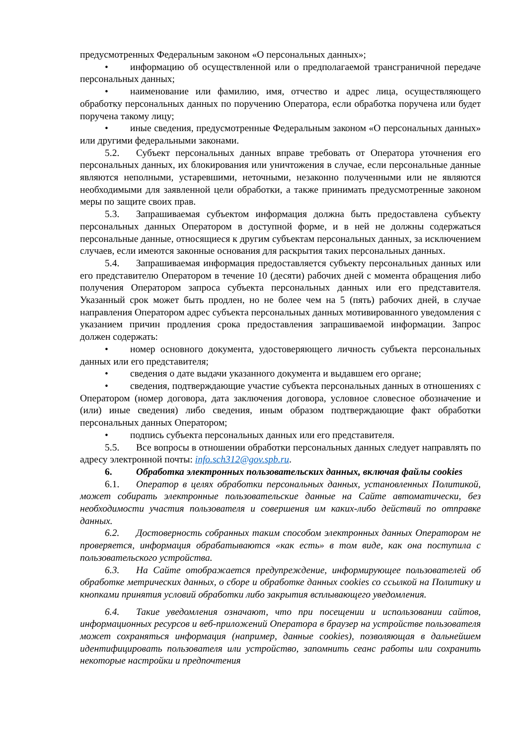предусмотренных Федеральным законом «О персональных данных»;
• информацию об осуществленной или о предполагаемой трансграничной передаче персональных данных;
• наименование или фамилию, имя, отчество и адрес лица, осуществляющего обработку персональных данных по поручению Оператора, если обработка поручена или будет поручена такому лицу;
• иные сведения, предусмотренные Федеральным законом «О персональных данных» или другими федеральными законами.
5.2. Субъект персональных данных вправе требовать от Оператора уточнения его персональных данных, их блокирования или уничтожения в случае, если персональные данные являются неполными, устаревшими, неточными, незаконно полученными или не являются необходимыми для заявленной цели обработки, а также принимать предусмотренные законом меры по защите своих прав.
5.3. Запрашиваемая субъектом информация должна быть предоставлена субъекту персональных данных Оператором в доступной форме, и в ней не должны содержаться персональные данные, относящиеся к другим субъектам персональных данных, за исключением случаев, если имеются законные основания для раскрытия таких персональных данных.
5.4. Запрашиваемая информация предоставляется субъекту персональных данных или его представителю Оператором в течение 10 (десяти) рабочих дней с момента обращения либо получения Оператором запроса субъекта персональных данных или его представителя. Указанный срок может быть продлен, но не более чем на 5 (пять) рабочих дней, в случае направления Оператором адрес субъекта персональных данных мотивированного уведомления с указанием причин продления срока предоставления запрашиваемой информации. Запрос должен содержать:
• номер основного документа, удостоверяющего личность субъекта персональных данных или его представителя;
• сведения о дате выдачи указанного документа и выдавшем его органе;
• сведения, подтверждающие участие субъекта персональных данных в отношениях с Оператором (номер договора, дата заключения договора, условное словесное обозначение и (или) иные сведения) либо сведения, иным образом подтверждающие факт обработки персональных данных Оператором;
• подпись субъекта персональных данных или его представителя.
5.5. Все вопросы в отношении обработки персональных данных следует направлять по адресу электронной почты: info.sch312@gov.spb.ru.
6. Обработка электронных пользовательских данных, включая файлы cookies
6.1. Оператор в целях обработки персональных данных, установленных Политикой, может собирать электронные пользовательские данные на Сайте автоматически, без необходимости участия пользователя и совершения им каких-либо действий по отправке данных.
6.2. Достоверность собранных таким способом электронных данных Оператором не проверяется, информация обрабатываются «как есть» в том виде, как она поступила с пользовательского устройства.
6.3. На Сайте отображается предупреждение, информирующее пользователей об обработке метрических данных, о сборе и обработке данных cookies со ссылкой на Политику и кнопками принятия условий обработки либо закрытия всплывающего уведомления.
6.4. Такие уведомления означают, что при посещении и использовании сайтов, информационных ресурсов и веб-приложений Оператора в браузер на устройстве пользователя может сохраняться информация (например, данные cookies), позволяющая в дальнейшем идентифицировать пользователя или устройство, запомнить сеанс работы или сохранить некоторые настройки и предпочтения